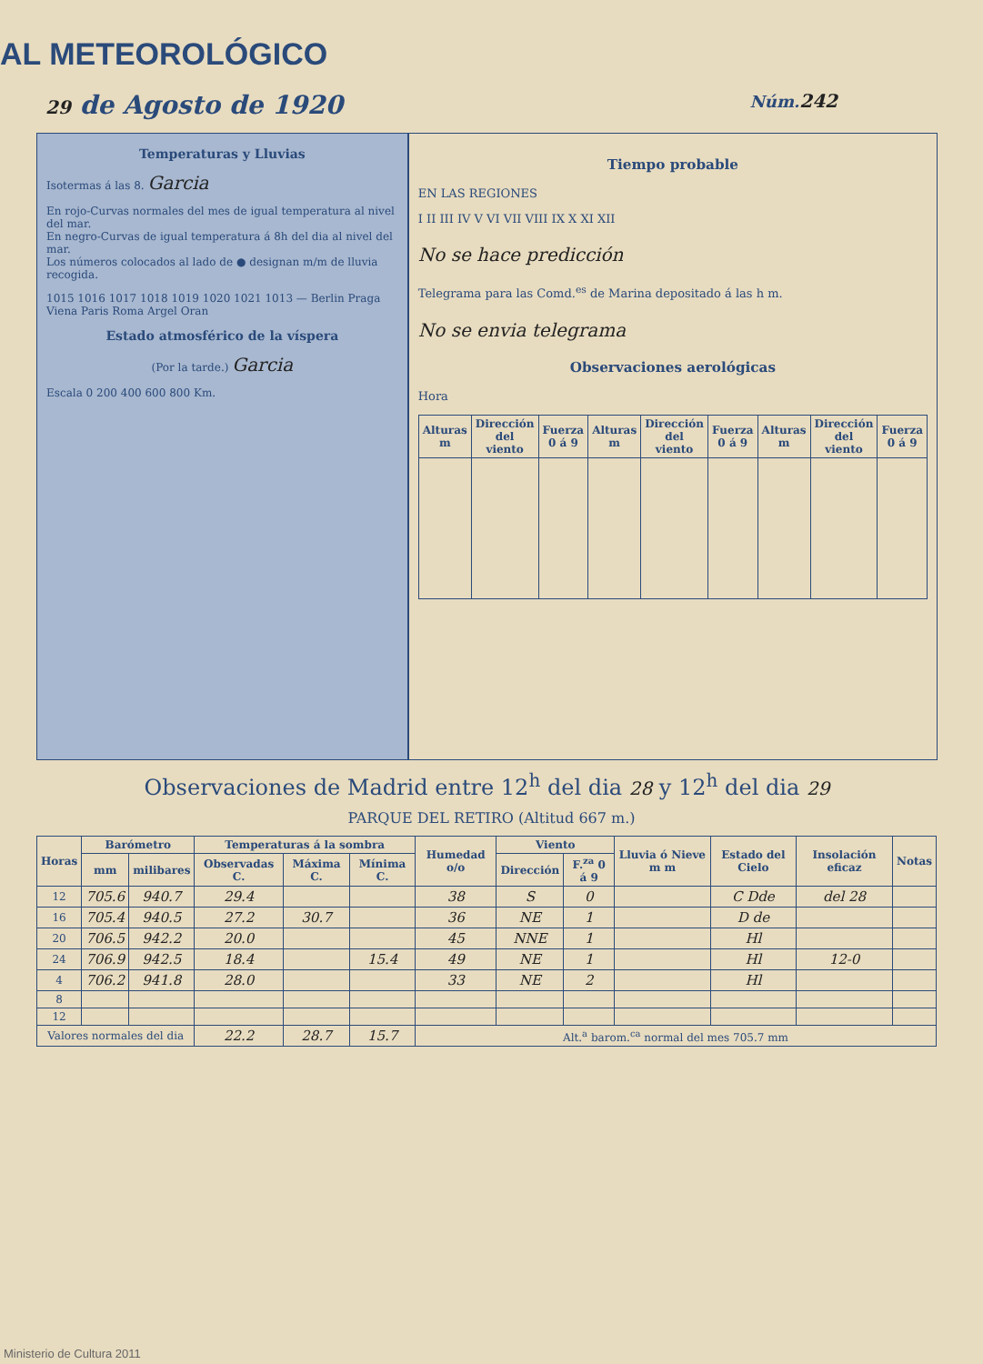AL METEOROLÓGICO
29 de Agosto de 1920 Núm.242
Temperaturas y Lluvias
Isotermas á las 8. Garcia
En rojo-Curvas normales del mes de igual temperatura al nivel del mar.
En negro-Curvas de igual temperatura á 8h del dia al nivel del mar.
Los números colocados al lado de ● designan m/m de lluvia recogida.
1015 1016 1017 1018 1019 1020 1021 1013 — Berlin Praga Viena Paris Roma Argel Oran
Estado atmosférico de la víspera
(Por la tarde.) Garcia
Escala 0 200 400 600 800 Km.
Tiempo probable
EN LAS REGIONES
I II III IV V VI VII VIII IX X XI XII
No se hace predicción
Telegrama para las Comd.<sup>es</sup> de Marina depositado á las h m.
No se envia telegrama
Observaciones aerológicas
Hora
| Alturas m | Dirección del viento | Fuerza 0 á 9 | Alturas m | Dirección del viento | Fuerza 0 á 9 | Alturas m | Dirección del viento | Fuerza 0 á 9 |
| --- | --- | --- | --- | --- | --- | --- | --- | --- |
Observaciones de Madrid entre 12<sup>h</sup> del dia 28 y 12<sup>h</sup> del dia 29
PARQUE DEL RETIRO (Altitud 667 m.)
| Horas | Barómetro | | Temperaturas á la sombra | | | Humedad o/o | Viento | | Lluvia ó Nieve m m | Estado del Cielo | Insolación eficaz | Notas |
| --- | --- | --- | --- | --- | --- | --- | --- | --- | --- | --- | --- | --- |
| | mm | milibares | Observadas C. | Máxima C. | Mínima C. | | Dirección | F.<sup>za</sup> 0 á 9 | | | | |
| 12 | 705.6 | 940.7 | 29.4 | | | 38 | S | 0 | | C Dde | del 28 | |
| 16 | 705.4 | 940.5 | 27.2 | 30.7 | | 36 | NE | 1 | | D de | | |
| 20 | 706.5 | 942.2 | 20.0 | | | 45 | NNE | 1 | | Hl | | |
| 24 | 706.9 | 942.5 | 18.4 | | 15.4 | 49 | NE | 1 | | Hl | 12-0 | |
| 4 | 706.2 | 941.8 | 28.0 | | | 33 | NE | 2 | | Hl | | |
| 8 | | | | | | | | | | | | |
| 12 | | | | | | | | | | | | |
| Valores normales del dia | | | 22.2 | 28.7 | 15.7 | Alt.<sup>a</sup> barom.<sup>ca</sup> normal del mes 705.7 mm | | | | | | |
Ministerio de Cultura 2011